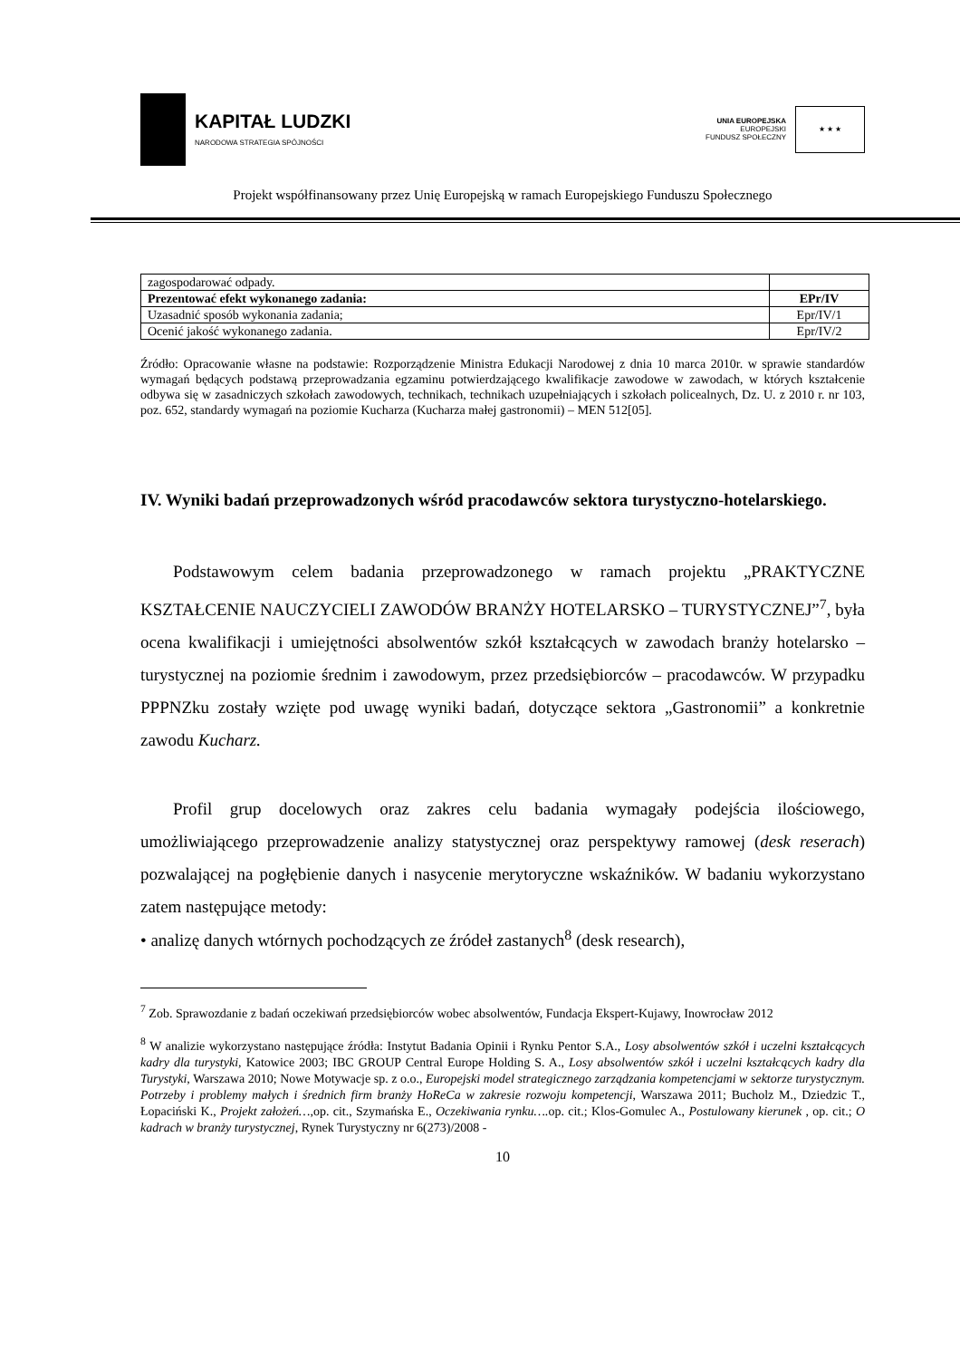KAPITAŁ LUDZKI
NARODOWA STRATEGIA SPÓJNOŚCI
UNIA EUROPEJSKA
EUROPEJSKI
FUNDUSZ SPOŁECZNY
★ ★ ★
Projekt współfinansowany przez Unię Europejską w ramach Europejskiego Funduszu Społecznego
| zagospodarować odpady. | |
| Prezentować efekt wykonanego zadania: | EPr/IV |
| Uzasadnić sposób wykonania zadania; | Epr/IV/1 |
| Ocenić jakość wykonanego zadania. | Epr/IV/2 |
Źródło: Opracowanie własne na podstawie: Rozporządzenie Ministra Edukacji Narodowej z dnia 10 marca 2010r. w sprawie standardów wymagań będących podstawą przeprowadzania egzaminu potwierdzającego kwalifikacje zawodowe w zawodach, w których kształcenie odbywa się w zasadniczych szkołach zawodowych, technikach, technikach uzupełniających i szkołach policealnych, Dz. U. z 2010 r. nr 103, poz. 652, standardy wymagań na poziomie Kucharza (Kucharza małej gastronomii) – MEN 512[05].
IV. Wyniki badań przeprowadzonych wśród pracodawców sektora turystyczno-hotelarskiego.
Podstawowym celem badania przeprowadzonego w ramach projektu „PRAKTYCZNE KSZTAŁCENIE NAUCZYCIELI ZAWODÓW BRANŻY HOTELARSKO – TURYSTYCZNEJ”<sup>7</sup>, była ocena kwalifikacji i umiejętności absolwentów szkół kształcących w zawodach branży hotelarsko – turystycznej na poziomie średnim i zawodowym, przez przedsiębiorców – pracodawców. W przypadku PPPNZku zostały wzięte pod uwagę wyniki badań, dotyczące sektora „Gastronomii” a konkretnie zawodu Kucharz.
Profil grup docelowych oraz zakres celu badania wymagały podejścia ilościowego, umożliwiającego przeprowadzenie analizy statystycznej oraz perspektywy ramowej (desk reserach) pozwalającej na pogłębienie danych i nasycenie merytoryczne wskaźników. W badaniu wykorzystano zatem następujące metody:
• analizę danych wtórnych pochodzących ze źródeł zastanych<sup>8</sup> (desk research),
<sup>7</sup> Zob. Sprawozdanie z badań oczekiwań przedsiębiorców wobec absolwentów, Fundacja Ekspert-Kujawy, Inowrocław 2012
<sup>8</sup> W analizie wykorzystano następujące źródła: Instytut Badania Opinii i Rynku Pentor S.A., Losy absolwentów szkół i uczelni kształcących kadry dla turystyki, Katowice 2003; IBC GROUP Central Europe Holding S. A., Losy absolwentów szkół i uczelni kształcących kadry dla Turystyki, Warszawa 2010; Nowe Motywacje sp. z o.o., Europejski model strategicznego zarządzania kompetencjami w sektorze turystycznym. Potrzeby i problemy małych i średnich firm branży HoReCa w zakresie rozwoju kompetencji, Warszawa 2011; Bucholz M., Dziedzic T., Łopaciński K., Projekt założeń…, op. cit., Szymańska E., Oczekiwania rynku…. op. cit.; Klos-Gomulec A., Postulowany kierunek , op. cit.; O kadrach w branży turystycznej, Rynek Turystyczny nr 6(273)/2008 -
10